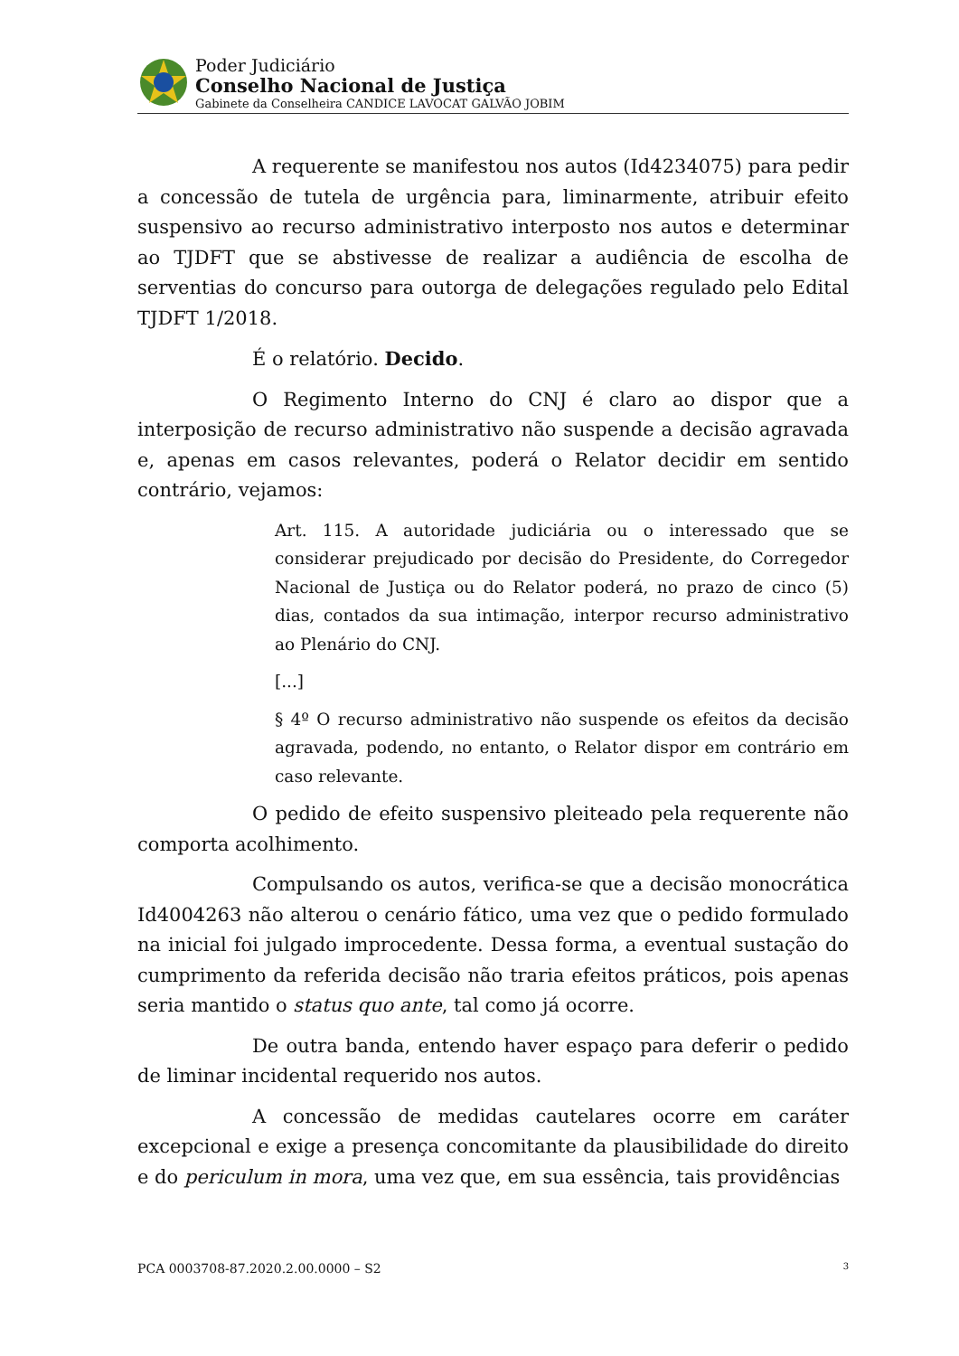Poder Judiciário
Conselho Nacional de Justiça
Gabinete da Conselheira CANDICE LAVOCAT GALVÃO JOBIM
A requerente se manifestou nos autos (Id4234075) para pedir a concessão de tutela de urgência para, liminarmente, atribuir efeito suspensivo ao recurso administrativo interposto nos autos e determinar ao TJDFT que se abstivesse de realizar a audiência de escolha de serventias do concurso para outorga de delegações regulado pelo Edital TJDFT 1/2018.
É o relatório. Decido.
O Regimento Interno do CNJ é claro ao dispor que a interposição de recurso administrativo não suspende a decisão agravada e, apenas em casos relevantes, poderá o Relator decidir em sentido contrário, vejamos:
Art. 115. A autoridade judiciária ou o interessado que se considerar prejudicado por decisão do Presidente, do Corregedor Nacional de Justiça ou do Relator poderá, no prazo de cinco (5) dias, contados da sua intimação, interpor recurso administrativo ao Plenário do CNJ.
[...]
§ 4º O recurso administrativo não suspende os efeitos da decisão agravada, podendo, no entanto, o Relator dispor em contrário em caso relevante.
O pedido de efeito suspensivo pleiteado pela requerente não comporta acolhimento.
Compulsando os autos, verifica-se que a decisão monocrática Id4004263 não alterou o cenário fático, uma vez que o pedido formulado na inicial foi julgado improcedente. Dessa forma, a eventual sustação do cumprimento da referida decisão não traria efeitos práticos, pois apenas seria mantido o status quo ante, tal como já ocorre.
De outra banda, entendo haver espaço para deferir o pedido de liminar incidental requerido nos autos.
A concessão de medidas cautelares ocorre em caráter excepcional e exige a presença concomitante da plausibilidade do direito e do periculum in mora, uma vez que, em sua essência, tais providências
PCA 0003708-87.2020.2.00.0000 – S2 3